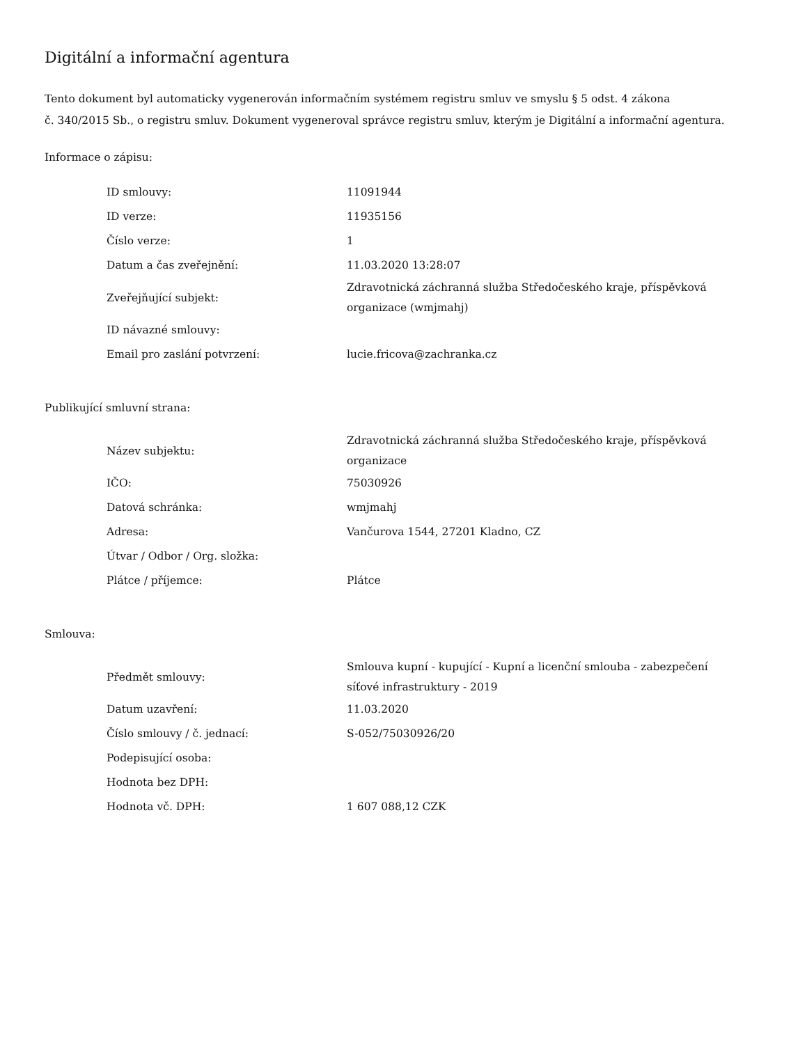Digitální a informační agentura
Tento dokument byl automaticky vygenerován informačním systémem registru smluv ve smyslu § 5 odst. 4 zákona
č. 340/2015 Sb., o registru smluv. Dokument vygeneroval správce registru smluv, kterým je Digitální a informační agentura.
Informace o zápisu:
| ID smlouvy: | 11091944 |
| ID verze: | 11935156 |
| Číslo verze: | 1 |
| Datum a čas zveřejnění: | 11.03.2020 13:28:07 |
| Zveřejňující subjekt: | Zdravotnická záchranná služba Středočeského kraje, příspěvková organizace (wmjmahj) |
| ID návazné smlouvy: | |
| Email pro zaslání potvrzení: | lucie.fricova@zachranka.cz |
Publikující smluvní strana:
| Název subjektu: | Zdravotnická záchranná služba Středočeského kraje, příspěvková organizace |
| IČO: | 75030926 |
| Datová schránka: | wmjmahj |
| Adresa: | Vančurova 1544, 27201 Kladno, CZ |
| Útvar / Odbor / Org. složka: | |
| Plátce / příjemce: | Plátce |
Smlouva:
| Předmět smlouvy: | Smlouva kupní - kupující - Kupní a licenční smlouba - zabezpečení síťové infrastruktury - 2019 |
| Datum uzavření: | 11.03.2020 |
| Číslo smlouvy / č. jednací: | S-052/75030926/20 |
| Podepisující osoba: | |
| Hodnota bez DPH: | |
| Hodnota vč. DPH: | 1 607 088,12 CZK |